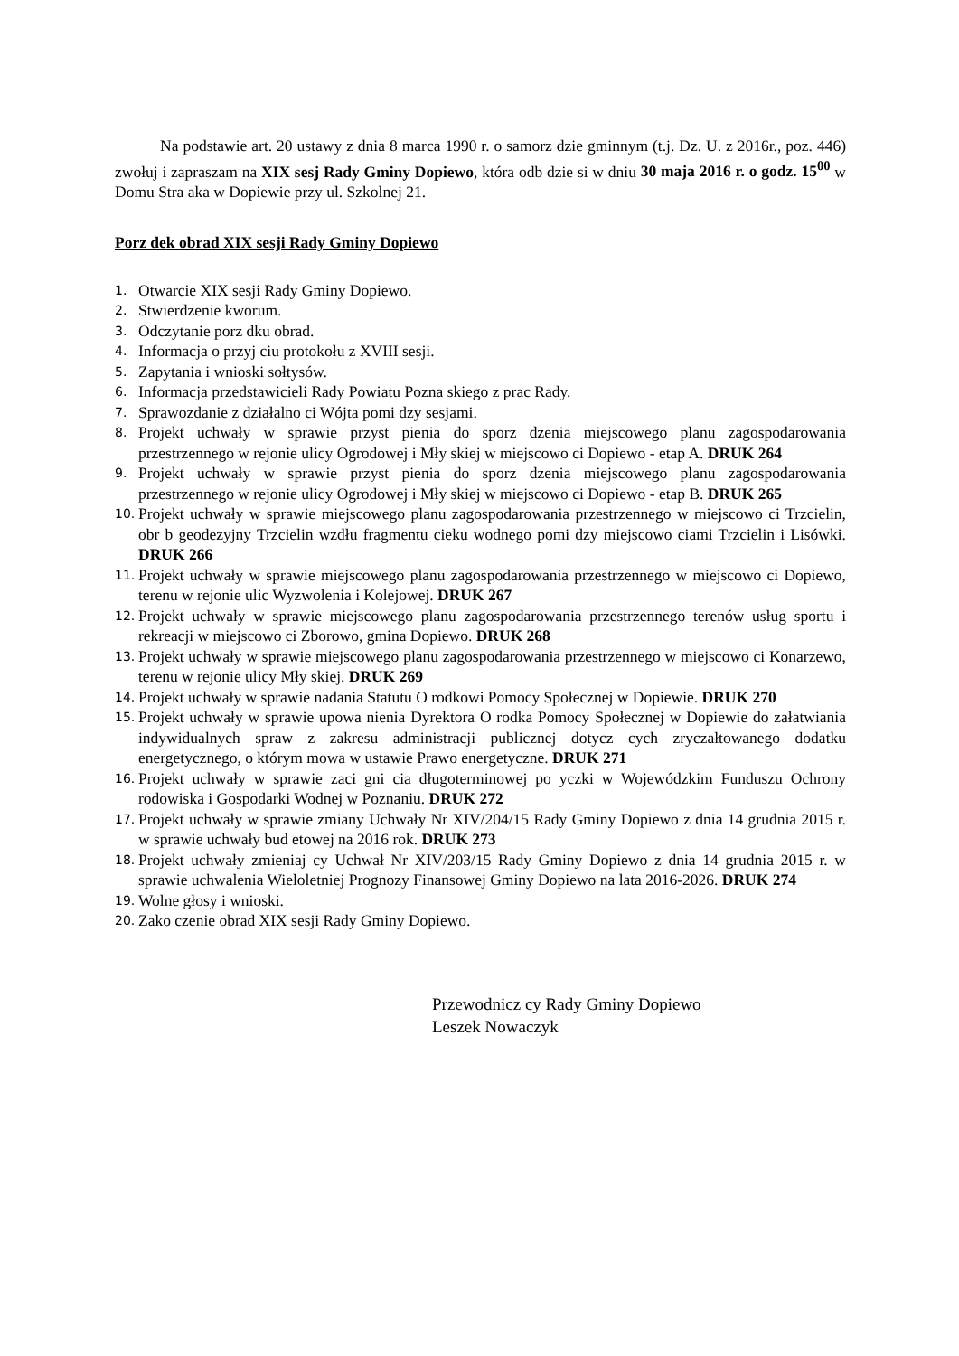Na podstawie art. 20 ustawy z dnia 8 marca 1990 r. o samorz dzie gminnym (t.j. Dz. U. z 2016r., poz. 446) zwołuj i zapraszam na XIX sesj Rady Gminy Dopiewo, która odb dzie si w dniu 30 maja 2016 r. o godz. 15<sup>00</sup> w Domu Stra aka w Dopiewie przy ul. Szkolnej 21.
Porz dek obrad XIX sesji Rady Gminy Dopiewo
1. Otwarcie XIX sesji Rady Gminy Dopiewo.
2. Stwierdzenie kworum.
3. Odczytanie porz dku obrad.
4. Informacja o przyj ciu protokołu z XVIII sesji.
5. Zapytania i wnioski sołtysów.
6. Informacja przedstawicieli Rady Powiatu Pozna skiego z prac Rady.
7. Sprawozdanie z działalno ci Wójta pomi dzy sesjami.
8. Projekt uchwały w sprawie przyst pienia do sporz dzenia miejscowego planu zagospodarowania przestrzennego w rejonie ulicy Ogrodowej i Mły skiej w miejscowo ci Dopiewo - etap A. DRUK 264
9. Projekt uchwały w sprawie przyst pienia do sporz dzenia miejscowego planu zagospodarowania przestrzennego w rejonie ulicy Ogrodowej i Mły skiej w miejscowo ci Dopiewo - etap B. DRUK 265
10. Projekt uchwały w sprawie miejscowego planu zagospodarowania przestrzennego w miejscowo ci Trzcielin, obr b geodezyjny Trzcielin wzdłu fragmentu cieku wodnego pomi dzy miejscowo ciami Trzcielin i Lisówki. DRUK 266
11. Projekt uchwały w sprawie miejscowego planu zagospodarowania przestrzennego w miejscowo ci Dopiewo, terenu w rejonie ulic Wyzwolenia i Kolejowej. DRUK 267
12. Projekt uchwały w sprawie miejscowego planu zagospodarowania przestrzennego terenów usług sportu i rekreacji w miejscowo ci Zborowo, gmina Dopiewo. DRUK 268
13. Projekt uchwały w sprawie miejscowego planu zagospodarowania przestrzennego w miejscowo ci Konarzewo, terenu w rejonie ulicy Mły skiej. DRUK 269
14. Projekt uchwały w sprawie nadania Statutu O rodkowi Pomocy Społecznej w Dopiewie. DRUK 270
15. Projekt uchwały w sprawie upowa nienia Dyrektora O rodka Pomocy Społecznej w Dopiewie do załatwiania indywidualnych spraw z zakresu administracji publicznej dotycz cych zryczałtowanego dodatku energetycznego, o którym mowa w ustawie Prawo energetyczne. DRUK 271
16. Projekt uchwały w sprawie zaci gni cia długoterminowej po yczki w Wojewódzkim Funduszu Ochrony rodowiska i Gospodarki Wodnej w Poznaniu. DRUK 272
17. Projekt uchwały w sprawie zmiany Uchwały Nr XIV/204/15 Rady Gminy Dopiewo z dnia 14 grudnia 2015 r. w sprawie uchwały bud etowej na 2016 rok. DRUK 273
18. Projekt uchwały zmieniaj cy Uchwał Nr XIV/203/15 Rady Gminy Dopiewo z dnia 14 grudnia 2015 r. w sprawie uchwalenia Wieloletniej Prognozy Finansowej Gminy Dopiewo na lata 2016-2026. DRUK 274
19. Wolne głosy i wnioski.
20. Zako czenie obrad XIX sesji Rady Gminy Dopiewo.
Przewodnicz cy Rady Gminy Dopiewo
Leszek Nowaczyk